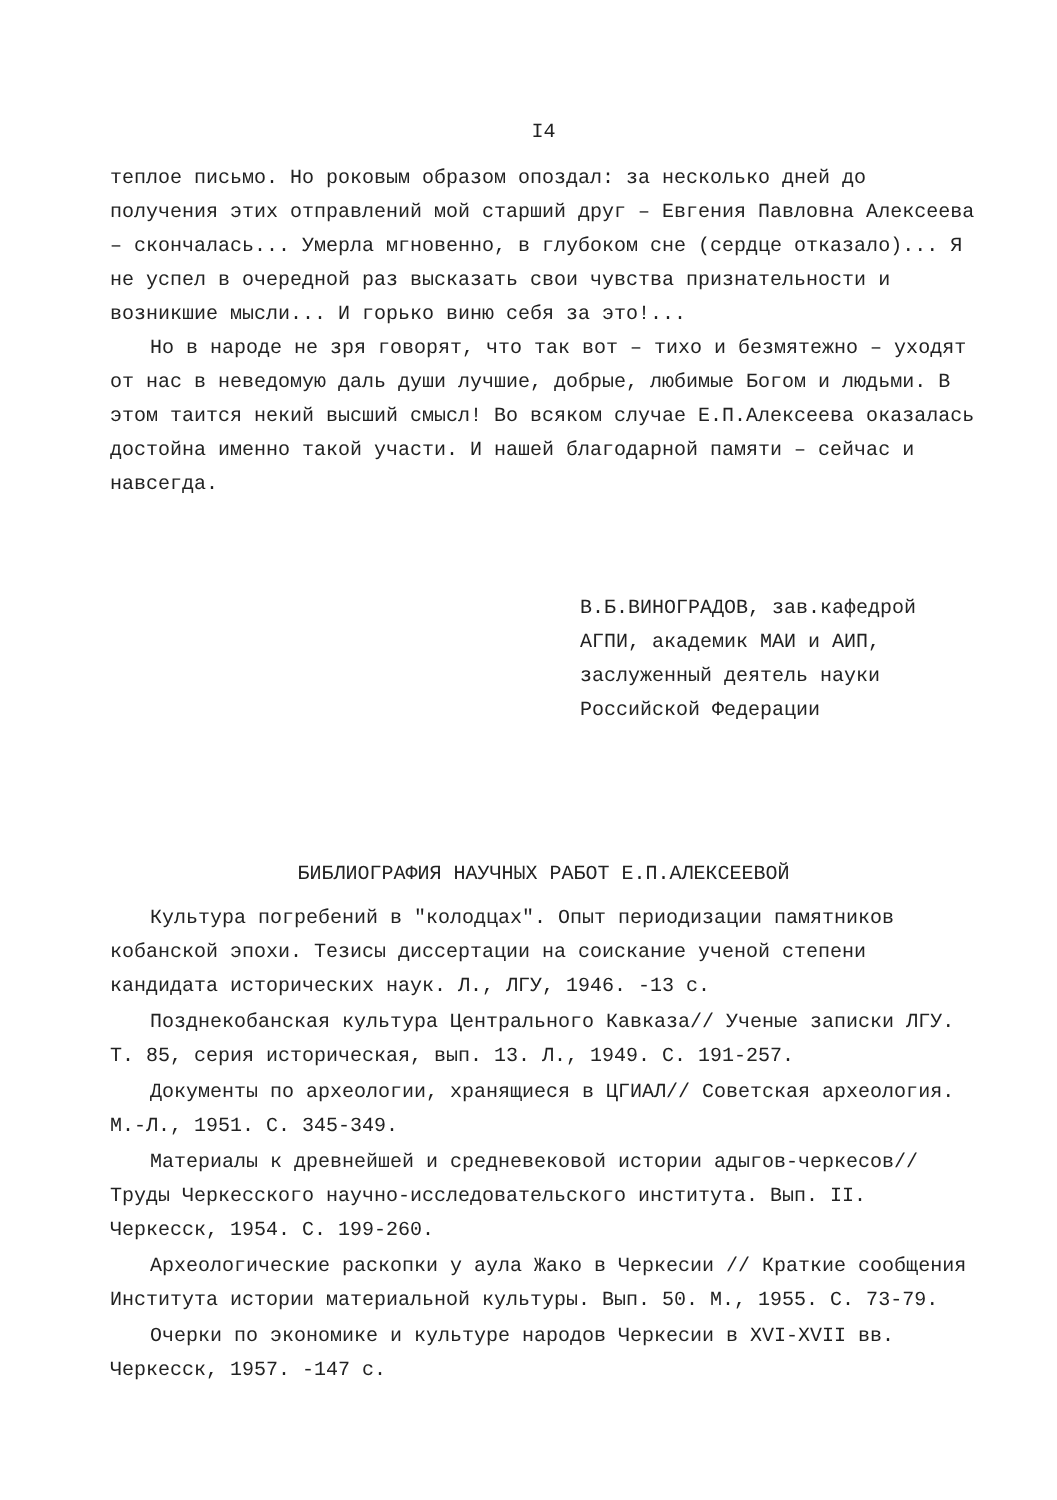I4
теплое письмо. Но роковым образом опоздал: за несколько дней до получения этих отправлений мой старший друг – Евгения Павловна Алексеева – скончалась... Умерла мгновенно, в глубоком сне (сердце отказало)... Я не успел в очередной раз высказать свои чувства признательности и возникшие мысли... И горько виню себя за это!...
Но в народе не зря говорят, что так вот – тихо и безмятежно – уходят от нас в неведомую даль души лучшие, добрые, любимые Богом и людьми. В этом таится некий высший смысл! Во всяком случае Е.П.Алексеева оказалась достойна именно такой участи. И нашей благодарной памяти – сейчас и навсегда.
В.Б.ВИНОГРАДОВ, зав.кафедрой
АГПИ, академик МАИ и АИП,
заслуженный деятель науки
Российской Федерации
БИБЛИОГРАФИЯ НАУЧНЫХ РАБОТ Е.П.АЛЕКСЕЕВОЙ
Культура погребений в "колодцах". Опыт периодизации памятников кобанской эпохи. Тезисы диссертации на соискание ученой степени кандидата исторических наук. Л., ЛГУ, 1946. -13 с.
Позднекобанская культура Центрального Кавказа// Ученые записки ЛГУ. Т. 85, серия историческая, вып. 13. Л., 1949. С. 191-257.
Документы по археологии, хранящиеся в ЦГИАЛ// Советская археология. М.-Л., 1951. С. 345-349.
Материалы к древнейшей и средневековой истории адыгов-черкесов// Труды Черкесского научно-исследовательского института. Вып. II. Черкесск, 1954. С. 199-260.
Археологические раскопки у аула Жако в Черкесии // Краткие сообщения Института истории материальной культуры. Вып. 50. М., 1955. С. 73-79.
Очерки по экономике и культуре народов Черкесии в XVI-XVII вв. Черкесск, 1957. -147 с.